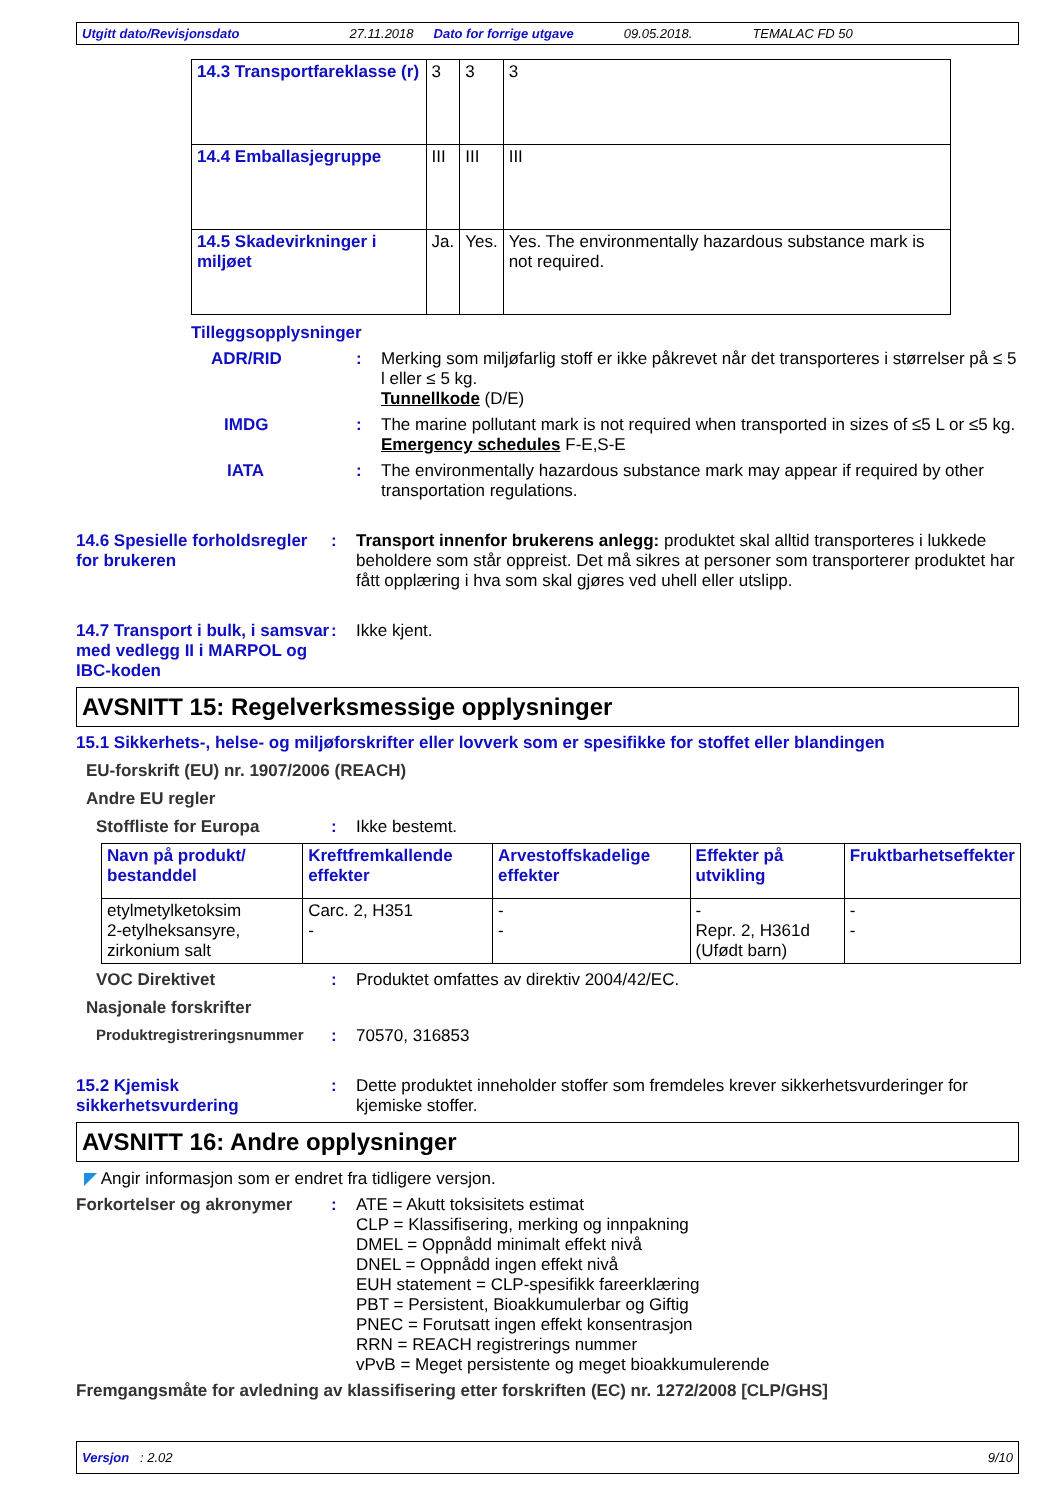Utgitt dato/Revisjonsdato 27.11.2018 Dato for forrige utgave 09.05.2018. TEMALAC FD 50
| 14.3 Transportfareklasse (r) | 3 | 3 | 3 |
| 14.4 Emballasjegruppe | III | III | III |
| 14.5 Skadevirkninger i miljøet | Ja. | Yes. | Yes. The environmentally hazardous substance mark is not required. |
Tilleggsopplysninger
ADR/RID : Merking som miljøfarlig stoff er ikke påkrevet når det transporteres i størrelser på ≤ 5 l eller ≤ 5 kg.
Tunnellkode (D/E)
IMDG : The marine pollutant mark is not required when transported in sizes of ≤5 L or ≤5 kg.
Emergency schedules F-E,S-E
IATA : The environmentally hazardous substance mark may appear if required by other transportation regulations.
14.6 Spesielle forholdsregler for brukeren
: Transport innenfor brukerens anlegg: produktet skal alltid transporteres i lukkede beholdere som står oppreist. Det må sikres at personer som transporterer produktet har fått opplæring i hva som skal gjøres ved uhell eller utslipp.
14.7 Transport i bulk, i samsvar med vedlegg II i MARPOL og IBC-koden
: Ikke kjent.
AVSNITT 15: Regelverksmessige opplysninger
15.1 Sikkerhets-, helse- og miljøforskrifter eller lovverk som er spesifikke for stoffet eller blandingen
EU-forskrift (EU) nr. 1907/2006 (REACH)
Andre EU regler
Stoffliste for Europa : Ikke bestemt.
| Navn på produkt/ bestanddel | Kreftfremkallende effekter | Arvestoffskadelige effekter | Effekter på utvikling | Fruktbarhetseffekter |
| --- | --- | --- | --- | --- |
| etylmetylketoksim 2-etylheksansyre, zirkonium salt | Carc. 2, H351 - | - - | - Repr. 2, H361d (Ufødt barn) | - - |
VOC Direktivet : Produktet omfattes av direktiv 2004/42/EC.
Nasjonale forskrifter
Produktregistreringsnummer : 70570, 316853
15.2 Kjemisk sikkerhetsvurdering
: Dette produktet inneholder stoffer som fremdeles krever sikkerhetsvurderinger for kjemiske stoffer.
AVSNITT 16: Andre opplysninger
◤ Angir informasjon som er endret fra tidligere versjon.
Forkortelser og akronymer : ATE = Akutt toksisitets estimat
CLP = Klassifisering, merking og innpakning
DMEL = Oppnådd minimalt effekt nivå
DNEL = Oppnådd ingen effekt nivå
EUH statement = CLP-spesifikk fareerklæring
PBT = Persistent, Bioakkumulerbar og Giftig
PNEC = Forutsatt ingen effekt konsentrasjon
RRN = REACH registrerings nummer
vPvB = Meget persistente og meget bioakkumulerende
Fremgangsmåte for avledning av klassifisering etter forskriften (EC) nr. 1272/2008 [CLP/GHS]
Versjon : 2.02 9/10